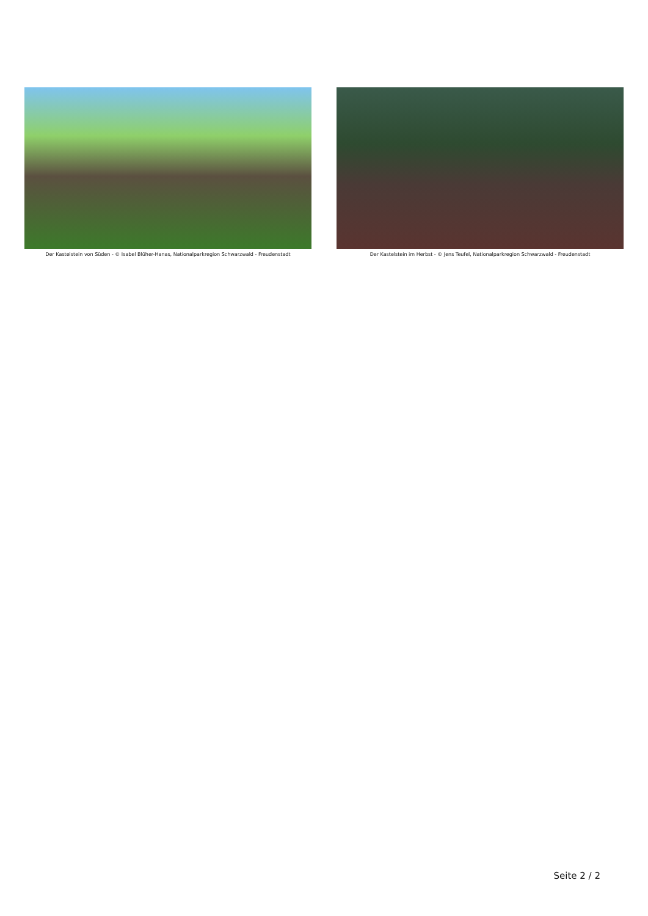Der Kastelstein von Süden - © Isabel Blüher-Hanas, Nationalparkregion Schwarzwald - Freudenstadt
Der Kastelstein im Herbst - © Jens Teufel, Nationalparkregion Schwarzwald - Freudenstadt
Seite 2 / 2